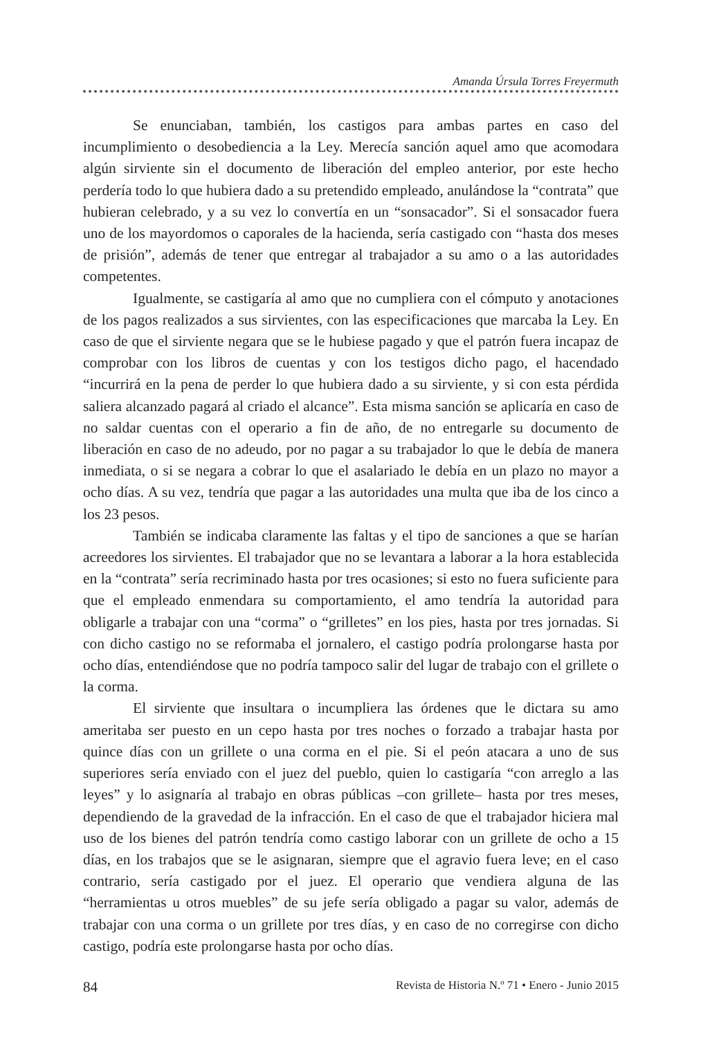Amanda Úrsula Torres Freyermuth
Se enunciaban, también, los castigos para ambas partes en caso del incumplimiento o desobediencia a la Ley. Merecía sanción aquel amo que acomodara algún sirviente sin el documento de liberación del empleo anterior, por este hecho perdería todo lo que hubiera dado a su pretendido empleado, anulándose la “contrata” que hubieran celebrado, y a su vez lo convertía en un “sonsacador”. Si el sonsacador fuera uno de los mayordomos o caporales de la hacienda, sería castigado con “hasta dos meses de prisión”, además de tener que entregar al trabajador a su amo o a las autoridades competentes.
Igualmente, se castigaría al amo que no cumpliera con el cómputo y anotaciones de los pagos realizados a sus sirvientes, con las especificaciones que marcaba la Ley. En caso de que el sirviente negara que se le hubiese pagado y que el patrón fuera incapaz de comprobar con los libros de cuentas y con los testigos dicho pago, el hacendado “incurrirá en la pena de perder lo que hubiera dado a su sirviente, y si con esta pérdida saliera alcanzado pagará al criado el alcance”. Esta misma sanción se aplicaría en caso de no saldar cuentas con el operario a fin de año, de no entregarle su documento de liberación en caso de no adeudo, por no pagar a su trabajador lo que le debía de manera inmediata, o si se negara a cobrar lo que el asalariado le debía en un plazo no mayor a ocho días. A su vez, tendría que pagar a las autoridades una multa que iba de los cinco a los 23 pesos.
También se indicaba claramente las faltas y el tipo de sanciones a que se harían acreedores los sirvientes. El trabajador que no se levantara a laborar a la hora establecida en la “contrata” sería recriminado hasta por tres ocasiones; si esto no fuera suficiente para que el empleado enmendara su comportamiento, el amo tendría la autoridad para obligarle a trabajar con una “corma” o “grilletes” en los pies, hasta por tres jornadas. Si con dicho castigo no se reformaba el jornalero, el castigo podría prolongarse hasta por ocho días, entendiéndose que no podría tampoco salir del lugar de trabajo con el grillete o la corma.
El sirviente que insultara o incumpliera las órdenes que le dictara su amo ameritaba ser puesto en un cepo hasta por tres noches o forzado a trabajar hasta por quince días con un grillete o una corma en el pie. Si el peón atacara a uno de sus superiores sería enviado con el juez del pueblo, quien lo castigaría “con arreglo a las leyes” y lo asignaría al trabajo en obras públicas –con grillete– hasta por tres meses, dependiendo de la gravedad de la infracción. En el caso de que el trabajador hiciera mal uso de los bienes del patrón tendría como castigo laborar con un grillete de ocho a 15 días, en los trabajos que se le asignaran, siempre que el agravio fuera leve; en el caso contrario, sería castigado por el juez. El operario que vendiera alguna de las “herramientas u otros muebles” de su jefe sería obligado a pagar su valor, además de trabajar con una corma o un grillete por tres días, y en caso de no corregirse con dicho castigo, podría este prolongarse hasta por ocho días.
84 Revista de Historia N.º 71 • Enero - Junio 2015